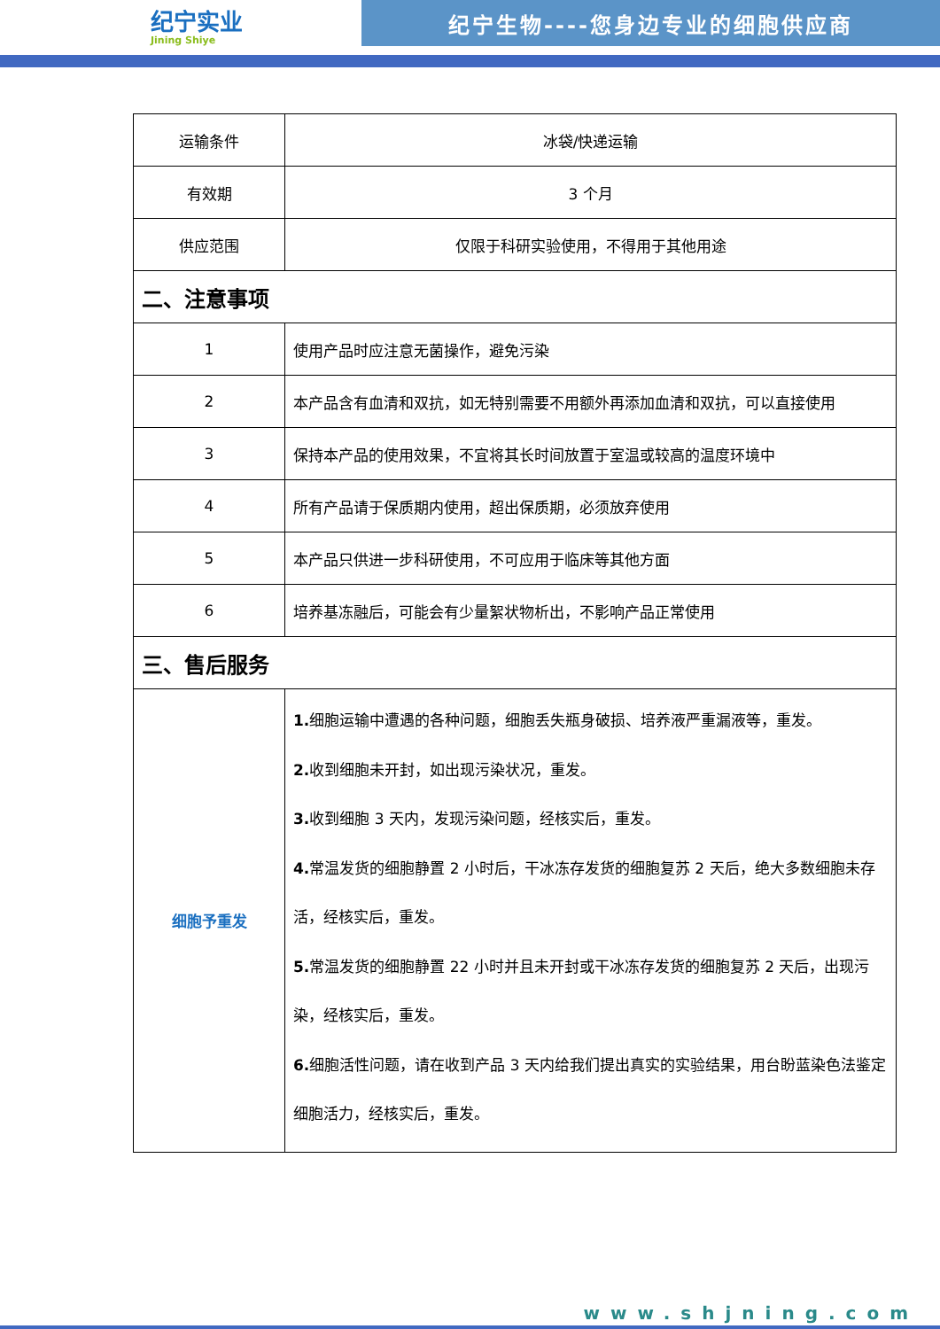纪宁实业
Jining Shiye
纪宁生物----您身边专业的细胞供应商
| 运输条件 | 冰袋/快递运输 |
| 有效期 | 3 个月 |
| 供应范围 | 仅限于科研实验使用，不得用于其他用途 |
| 二、注意事项 | |
| 1 | 使用产品时应注意无菌操作，避免污染 |
| 2 | 本产品含有血清和双抗，如无特别需要不用额外再添加血清和双抗，可以直接使用 |
| 3 | 保持本产品的使用效果，不宜将其长时间放置于室温或较高的温度环境中 |
| 4 | 所有产品请于保质期内使用，超出保质期，必须放弃使用 |
| 5 | 本产品只供进一步科研使用，不可应用于临床等其他方面 |
| 6 | 培养基冻融后，可能会有少量絮状物析出，不影响产品正常使用 |
| 三、售后服务 | |
| 细胞予重发 | 1. 细胞运输中遭遇的各种问题，细胞丢失瓶身破损、培养液严重漏液等，重发。 2. 收到细胞未开封，如出现污染状况，重发。 3. 收到细胞 3 天内，发现污染问题，经核实后，重发。 4. 常温发货的细胞静置 2 小时后，干冰冻存发货的细胞复苏 2 天后，绝大多数细胞未存活，经核实后，重发。 5. 常温发货的细胞静置 22 小时并且未开封或干冰冻存发货的细胞复苏 2 天后，出现污染，经核实后，重发。 6. 细胞活性问题，请在收到产品 3 天内给我们提出真实的实验结果，用台盼蓝染色法鉴定细胞活力，经核实后，重发。 |
www.shjning.com